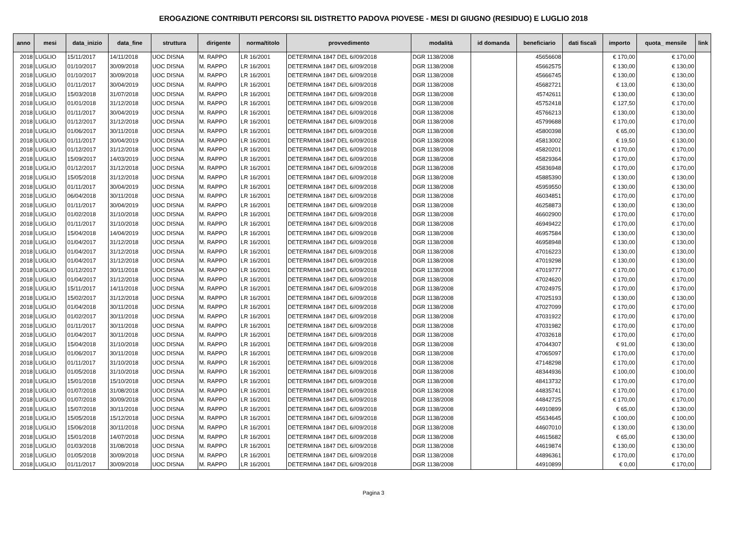EROGAZIONE CONTRIBUTI PERCORSI SIL DISTRETTO PADOVA PIOVESE - MESI DI GIUGNO (RESIDUO) E LUGLIO 2018
| anno | mesi | data_inizio | data_fine | struttura | dirigente | norma/titolo | provvedimento | modalità | id domanda | beneficiario | dati fiscali | importo | quota_ mensile | link |
| --- | --- | --- | --- | --- | --- | --- | --- | --- | --- | --- | --- | --- | --- | --- |
| 2018 | LUGLIO | 15/11/2017 | 14/11/2018 | UOC DISNA | M. RAPPO | LR 16/2001 | DETERMINA 1847 DEL 6//09/2018 | DGR 1138/2008 | | 45656608 | | € 170,00 | € 170,00 | |
| 2018 | LUGLIO | 01/10/2017 | 30/09/2018 | UOC DISNA | M. RAPPO | LR 16/2001 | DETERMINA 1847 DEL 6//09/2018 | DGR 1138/2008 | | 45662575 | | € 130,00 | € 130,00 | |
| 2018 | LUGLIO | 01/10/2017 | 30/09/2018 | UOC DISNA | M. RAPPO | LR 16/2001 | DETERMINA 1847 DEL 6//09/2018 | DGR 1138/2008 | | 45666745 | | € 130,00 | € 130,00 | |
| 2018 | LUGLIO | 01/11/2017 | 30/04/2019 | UOC DISNA | M. RAPPO | LR 16/2001 | DETERMINA 1847 DEL 6//09/2018 | DGR 1138/2008 | | 45682721 | | € 13,00 | € 130,00 | |
| 2018 | LUGLIO | 15/03/2018 | 31/07/2018 | UOC DISNA | M. RAPPO | LR 16/2001 | DETERMINA 1847 DEL 6//09/2018 | DGR 1138/2008 | | 45742611 | | € 130,00 | € 130,00 | |
| 2018 | LUGLIO | 01/01/2018 | 31/12/2018 | UOC DISNA | M. RAPPO | LR 16/2001 | DETERMINA 1847 DEL 6//09/2018 | DGR 1138/2008 | | 45752418 | | € 127,50 | € 170,00 | |
| 2018 | LUGLIO | 01/11/2017 | 30/04/2019 | UOC DISNA | M. RAPPO | LR 16/2001 | DETERMINA 1847 DEL 6//09/2018 | DGR 1138/2008 | | 45766213 | | € 130,00 | € 130,00 | |
| 2018 | LUGLIO | 01/12/2017 | 31/12/2018 | UOC DISNA | M. RAPPO | LR 16/2001 | DETERMINA 1847 DEL 6//09/2018 | DGR 1138/2008 | | 45799688 | | € 170,00 | € 170,00 | |
| 2018 | LUGLIO | 01/06/2017 | 30/11/2018 | UOC DISNA | M. RAPPO | LR 16/2001 | DETERMINA 1847 DEL 6//09/2018 | DGR 1138/2008 | | 45800398 | | € 65,00 | € 130,00 | |
| 2018 | LUGLIO | 01/11/2017 | 30/04/2019 | UOC DISNA | M. RAPPO | LR 16/2001 | DETERMINA 1847 DEL 6//09/2018 | DGR 1138/2008 | | 45813002 | | € 19,50 | € 130,00 | |
| 2018 | LUGLIO | 01/12/2017 | 31/12/2018 | UOC DISNA | M. RAPPO | LR 16/2001 | DETERMINA 1847 DEL 6//09/2018 | DGR 1138/2008 | | 45820201 | | € 170,00 | € 170,00 | |
| 2018 | LUGLIO | 15/09/2017 | 14/03/2019 | UOC DISNA | M. RAPPO | LR 16/2001 | DETERMINA 1847 DEL 6//09/2018 | DGR 1138/2008 | | 45829364 | | € 170,00 | € 170,00 | |
| 2018 | LUGLIO | 01/12/2017 | 31/12/2018 | UOC DISNA | M. RAPPO | LR 16/2001 | DETERMINA 1847 DEL 6//09/2018 | DGR 1138/2008 | | 45836948 | | € 170,00 | € 170,00 | |
| 2018 | LUGLIO | 15/05/2018 | 31/12/2018 | UOC DISNA | M. RAPPO | LR 16/2001 | DETERMINA 1847 DEL 6//09/2018 | DGR 1138/2008 | | 45885390 | | € 130,00 | € 130,00 | |
| 2018 | LUGLIO | 01/11/2017 | 30/04/2019 | UOC DISNA | M. RAPPO | LR 16/2001 | DETERMINA 1847 DEL 6//09/2018 | DGR 1138/2008 | | 45959550 | | € 130,00 | € 130,00 | |
| 2018 | LUGLIO | 06/04/2018 | 30/11/2018 | UOC DISNA | M. RAPPO | LR 16/2001 | DETERMINA 1847 DEL 6//09/2018 | DGR 1138/2008 | | 46034851 | | € 170,00 | € 170,00 | |
| 2018 | LUGLIO | 01/11/2017 | 30/04/2019 | UOC DISNA | M. RAPPO | LR 16/2001 | DETERMINA 1847 DEL 6//09/2018 | DGR 1138/2008 | | 46258873 | | € 130,00 | € 130,00 | |
| 2018 | LUGLIO | 01/02/2018 | 31/10/2018 | UOC DISNA | M. RAPPO | LR 16/2001 | DETERMINA 1847 DEL 6//09/2018 | DGR 1138/2008 | | 46602900 | | € 170,00 | € 170,00 | |
| 2018 | LUGLIO | 01/11/2017 | 31/10/2018 | UOC DISNA | M. RAPPO | LR 16/2001 | DETERMINA 1847 DEL 6//09/2018 | DGR 1138/2008 | | 46949422 | | € 170,00 | € 170,00 | |
| 2018 | LUGLIO | 15/04/2018 | 14/04/2019 | UOC DISNA | M. RAPPO | LR 16/2001 | DETERMINA 1847 DEL 6//09/2018 | DGR 1138/2008 | | 46957584 | | € 130,00 | € 130,00 | |
| 2018 | LUGLIO | 01/04/2017 | 31/12/2018 | UOC DISNA | M. RAPPO | LR 16/2001 | DETERMINA 1847 DEL 6//09/2018 | DGR 1138/2008 | | 46958948 | | € 130,00 | € 130,00 | |
| 2018 | LUGLIO | 01/04/2017 | 31/12/2018 | UOC DISNA | M. RAPPO | LR 16/2001 | DETERMINA 1847 DEL 6//09/2018 | DGR 1138/2008 | | 47016223 | | € 130,00 | € 130,00 | |
| 2018 | LUGLIO | 01/04/2017 | 31/12/2018 | UOC DISNA | M. RAPPO | LR 16/2001 | DETERMINA 1847 DEL 6//09/2018 | DGR 1138/2008 | | 47019298 | | € 130,00 | € 130,00 | |
| 2018 | LUGLIO | 01/12/2017 | 30/11/2018 | UOC DISNA | M. RAPPO | LR 16/2001 | DETERMINA 1847 DEL 6//09/2018 | DGR 1138/2008 | | 47019777 | | € 170,00 | € 170,00 | |
| 2018 | LUGLIO | 01/04/2017 | 31/12/2018 | UOC DISNA | M. RAPPO | LR 16/2001 | DETERMINA 1847 DEL 6//09/2018 | DGR 1138/2008 | | 47024620 | | € 170,00 | € 170,00 | |
| 2018 | LUGLIO | 15/11/2017 | 14/11/2018 | UOC DISNA | M. RAPPO | LR 16/2001 | DETERMINA 1847 DEL 6//09/2018 | DGR 1138/2008 | | 47024975 | | € 170,00 | € 170,00 | |
| 2018 | LUGLIO | 15/02/2017 | 31/12/2018 | UOC DISNA | M. RAPPO | LR 16/2001 | DETERMINA 1847 DEL 6//09/2018 | DGR 1138/2008 | | 47025193 | | € 130,00 | € 130,00 | |
| 2018 | LUGLIO | 01/04/2018 | 30/11/2018 | UOC DISNA | M. RAPPO | LR 16/2001 | DETERMINA 1847 DEL 6//09/2018 | DGR 1138/2008 | | 47027099 | | € 170,00 | € 170,00 | |
| 2018 | LUGLIO | 01/02/2017 | 30/11/2018 | UOC DISNA | M. RAPPO | LR 16/2001 | DETERMINA 1847 DEL 6//09/2018 | DGR 1138/2008 | | 47031922 | | € 170,00 | € 170,00 | |
| 2018 | LUGLIO | 01/11/2017 | 30/11/2018 | UOC DISNA | M. RAPPO | LR 16/2001 | DETERMINA 1847 DEL 6//09/2018 | DGR 1138/2008 | | 47031982 | | € 170,00 | € 170,00 | |
| 2018 | LUGLIO | 01/04/2017 | 30/11/2018 | UOC DISNA | M. RAPPO | LR 16/2001 | DETERMINA 1847 DEL 6//09/2018 | DGR 1138/2008 | | 47032618 | | € 170,00 | € 170,00 | |
| 2018 | LUGLIO | 15/04/2018 | 31/10/2018 | UOC DISNA | M. RAPPO | LR 16/2001 | DETERMINA 1847 DEL 6//09/2018 | DGR 1138/2008 | | 47044307 | | € 91,00 | € 130,00 | |
| 2018 | LUGLIO | 01/06/2017 | 30/11/2018 | UOC DISNA | M. RAPPO | LR 16/2001 | DETERMINA 1847 DEL 6//09/2018 | DGR 1138/2008 | | 47065097 | | € 170,00 | € 170,00 | |
| 2018 | LUGLIO | 01/11/2017 | 31/10/2018 | UOC DISNA | M. RAPPO | LR 16/2001 | DETERMINA 1847 DEL 6//09/2018 | DGR 1138/2008 | | 47148298 | | € 170,00 | € 170,00 | |
| 2018 | LUGLIO | 01/05/2018 | 31/10/2018 | UOC DISNA | M. RAPPO | LR 16/2001 | DETERMINA 1847 DEL 6//09/2018 | DGR 1138/2008 | | 48344936 | | € 100,00 | € 100,00 | |
| 2018 | LUGLIO | 15/01/2018 | 15/10/2018 | UOC DISNA | M. RAPPO | LR 16/2001 | DETERMINA 1847 DEL 6//09/2018 | DGR 1138/2008 | | 48413732 | | € 170,00 | € 170,00 | |
| 2018 | LUGLIO | 01/07/2018 | 31/08/2018 | UOC DISNA | M. RAPPO | LR 16/2001 | DETERMINA 1847 DEL 6//09/2018 | DGR 1138/2008 | | 44835741 | | € 170,00 | € 170,00 | |
| 2018 | LUGLIO | 01/07/2018 | 30/09/2018 | UOC DISNA | M. RAPPO | LR 16/2001 | DETERMINA 1847 DEL 6//09/2018 | DGR 1138/2008 | | 44842725 | | € 170,00 | € 170,00 | |
| 2018 | LUGLIO | 15/07/2018 | 30/11/2018 | UOC DISNA | M. RAPPO | LR 16/2001 | DETERMINA 1847 DEL 6//09/2018 | DGR 1138/2008 | | 44910899 | | € 65,00 | € 130,00 | |
| 2018 | LUGLIO | 15/05/2018 | 15/12/2018 | UOC DISNA | M. RAPPO | LR 16/2001 | DETERMINA 1847 DEL 6//09/2018 | DGR 1138/2008 | | 45634645 | | € 100,00 | € 100,00 | |
| 2018 | LUGLIO | 15/06/2018 | 30/11/2018 | UOC DISNA | M. RAPPO | LR 16/2001 | DETERMINA 1847 DEL 6//09/2018 | DGR 1138/2008 | | 44607010 | | € 130,00 | € 130,00 | |
| 2018 | LUGLIO | 15/01/2018 | 14/07/2018 | UOC DISNA | M. RAPPO | LR 16/2001 | DETERMINA 1847 DEL 6//09/2018 | DGR 1138/2008 | | 44615682 | | € 65,00 | € 130,00 | |
| 2018 | LUGLIO | 01/03/2018 | 31/08/2018 | UOC DISNA | M. RAPPO | LR 16/2001 | DETERMINA 1847 DEL 6//09/2018 | DGR 1138/2008 | | 44619874 | | € 130,00 | € 130,00 | |
| 2018 | LUGLIO | 01/05/2018 | 30/09/2018 | UOC DISNA | M. RAPPO | LR 16/2001 | DETERMINA 1847 DEL 6//09/2018 | DGR 1138/2008 | | 44896361 | | € 170,00 | € 170,00 | |
| 2018 | LUGLIO | 01/11/2017 | 30/09/2018 | UOC DISNA | M. RAPPO | LR 16/2001 | DETERMINA 1847 DEL 6//09/2018 | DGR 1138/2008 | | 44910899 | | € 0,00 | € 170,00 | |
Pagina 3